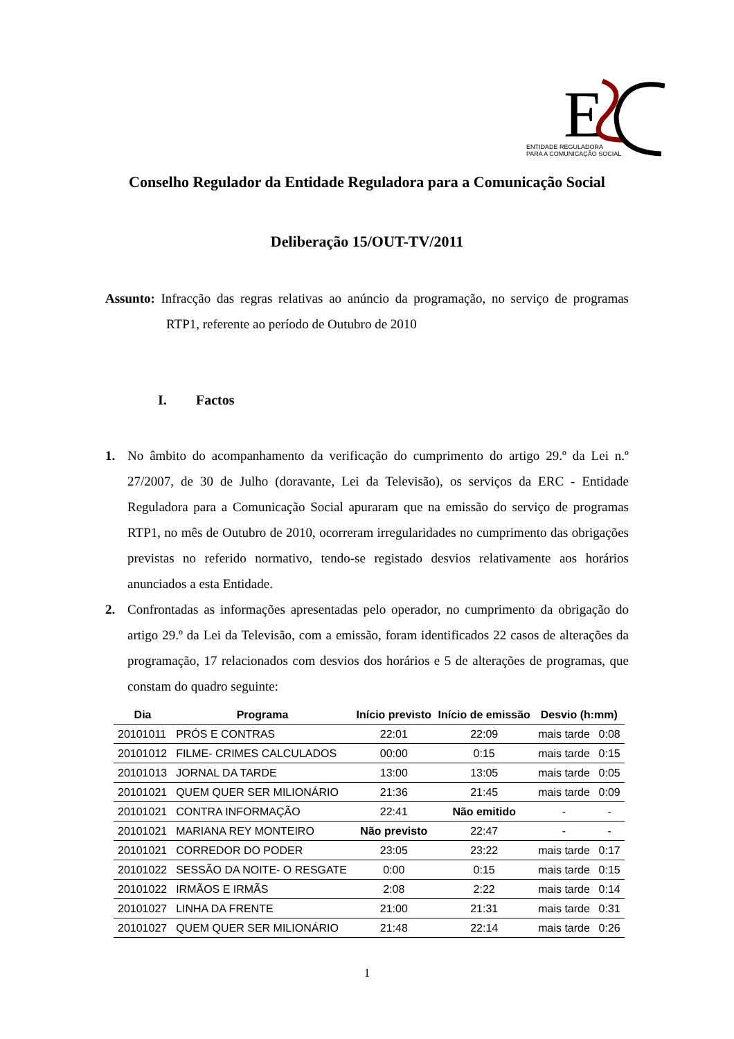E
ENTIDADE REGULADORA
PARA A COMUNICAÇÃO SOCIAL
Conselho Regulador da Entidade Reguladora para a Comunicação Social
Deliberação 15/OUT-TV/2011
Assunto: Infracção das regras relativas ao anúncio da programação, no serviço de programas RTP1, referente ao período de Outubro de 2010
I. Factos
1. No âmbito do acompanhamento da verificação do cumprimento do artigo 29.º da Lei n.º 27/2007, de 30 de Julho (doravante, Lei da Televisão), os serviços da ERC - Entidade Reguladora para a Comunicação Social apuraram que na emissão do serviço de programas RTP1, no mês de Outubro de 2010, ocorreram irregularidades no cumprimento das obrigações previstas no referido normativo, tendo-se registado desvios relativamente aos horários anunciados a esta Entidade.
2. Confrontadas as informações apresentadas pelo operador, no cumprimento da obrigação do artigo 29.º da Lei da Televisão, com a emissão, foram identificados 22 casos de alterações da programação, 17 relacionados com desvios dos horários e 5 de alterações de programas, que constam do quadro seguinte:
| Dia | Programa | Início previsto | Início de emissão | Desvio (h:mm) | |
| --- | --- | --- | --- | --- | --- |
| 20101011 | PRÓS E CONTRAS | 22:01 | 22:09 | mais tarde | 0:08 |
| 20101012 | FILME- CRIMES CALCULADOS | 00:00 | 0:15 | mais tarde | 0:15 |
| 20101013 | JORNAL DA TARDE | 13:00 | 13:05 | mais tarde | 0:05 |
| 20101021 | QUEM QUER SER MILIONÁRIO | 21:36 | 21:45 | mais tarde | 0:09 |
| 20101021 | CONTRA INFORMAÇÃO | 22:41 | Não emitido | - | - |
| 20101021 | MARIANA REY MONTEIRO | Não previsto | 22:47 | - | - |
| 20101021 | CORREDOR DO PODER | 23:05 | 23:22 | mais tarde | 0:17 |
| 20101022 | SESSÃO DA NOITE- O RESGATE | 0:00 | 0:15 | mais tarde | 0:15 |
| 20101022 | IRMÃOS E IRMÃS | 2:08 | 2:22 | mais tarde | 0:14 |
| 20101027 | LINHA DA FRENTE | 21:00 | 21:31 | mais tarde | 0:31 |
| 20101027 | QUEM QUER SER MILIONÁRIO | 21:48 | 22:14 | mais tarde | 0:26 |
1